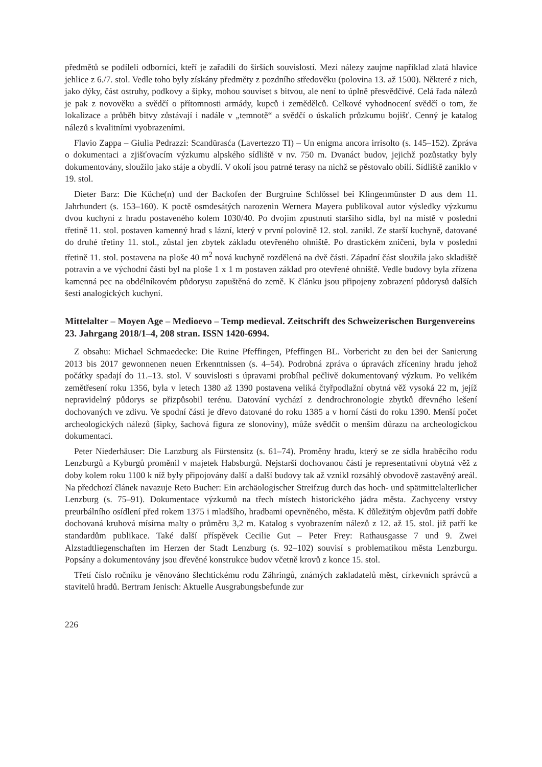předmětů se podíleli odborníci, kteří je zařadili do širších souvislostí. Mezi nálezy zaujme například zlatá hlavice jehlice z 6./7. stol. Vedle toho byly získány předměty z pozdního středověku (polovina 13. až 1500). Některé z nich, jako dýky, část ostruhy, podkovy a šipky, mohou souviset s bitvou, ale není to úplně přesvědčivé. Celá řada nálezů je pak z novověku a svědčí o přítomnosti armády, kupců i zemědělců. Celkové vyhodnocení svědčí o tom, že lokalizace a průběh bitvy zůstávají i nadále v „temnotě“ a svědčí o úskalích průzkumu bojišť. Cenný je katalog nálezů s kvalitními vyobrazeními.
Flavio Zappa – Giulia Pedrazzi: Scandürasća (Lavertezzo TI) – Un enigma ancora irrisolto (s. 145–152). Zpráva o dokumentaci a zjišťovacím výzkumu alpského sídliště v nv. 750 m. Dvanáct budov, jejichž pozůstatky byly dokumentovány, sloužilo jako stáje a obydlí. V okolí jsou patrné terasy na nichž se pěstovalo obilí. Sídliště zaniklo v 19. stol.
Dieter Barz: Die Küche(n) und der Backofen der Burgruine Schlössel bei Klingenmünster D aus dem 11. Jahrhundert (s. 153–160). K poctě osmdesátých narozenin Wernera Mayera publikoval autor výsledky výzkumu dvou kuchyní z hradu postaveného kolem 1030/40. Po dvojím zpustnutí staršího sídla, byl na místě v poslední třetině 11. stol. postaven kamenný hrad s lázní, který v první polovině 12. stol. zanikl. Ze starší kuchyně, datované do druhé třetiny 11. stol., zůstal jen zbytek základu otevřeného ohniště. Po drastickém zničení, byla v poslední třetině 11. stol. postavena na ploše 40 m<sup>2</sup> nová kuchyně rozdělená na dvě části. Západní část sloužila jako skladiště potravin a ve východní části byl na ploše 1 x 1 m postaven základ pro otevřené ohniště. Vedle budovy byla zřízena kamenná pec na obdélníkovém půdorysu zapuštěná do země. K článku jsou připojeny zobrazení půdorysů dalších šesti analogických kuchyní.
Mittelalter – Moyen Age – Medioevo – Temp medieval. Zeitschrift des Schweizerischen Burgenvereins 23. Jahrgang 2018/1–4, 208 stran. ISSN 1420-6994.
Z obsahu: Michael Schmaedecke: Die Ruine Pfeffingen, Pfeffingen BL. Vorbericht zu den bei der Sanierung 2013 bis 2017 gewonnenen neuen Erkenntnissen (s. 4–54). Podrobná zpráva o úpravách zříceniny hradu jehož počátky spadají do 11.–13. stol. V souvislosti s úpravami probíhal pečlivě dokumentovaný výzkum. Po velikém zemětřesení roku 1356, byla v letech 1380 až 1390 postavena veliká čtyřpodlažní obytná věž vysoká 22 m, jejíž nepravidelný půdorys se přizpůsobil terénu. Datování vychází z dendrochronologie zbytků dřevného lešení dochovaných ve zdivu. Ve spodní části je dřevo datované do roku 1385 a v horní části do roku 1390. Menší počet archeologických nálezů (šipky, šachová figura ze slonoviny), může svědčit o menším důrazu na archeologickou dokumentaci.
Peter Niederhäuser: Die Lanzburg als Fürstensitz (s. 61–74). Proměny hradu, který se ze sídla hraběcího rodu Lenzburgů a Kyburgů proměnil v majetek Habsburgů. Nejstarší dochovanou částí je representativní obytná věž z doby kolem roku 1100 k níž byly připojovány další a další budovy tak až vznikl rozsáhlý obvodově zastavěný areál. Na předchozí článek navazuje Reto Bucher: Ein archäologischer Streifzug durch das hoch- und spätmittelalterlicher Lenzburg (s. 75–91). Dokumentace výzkumů na třech místech historického jádra města. Zachyceny vrstvy preurbálního osídlení před rokem 1375 i mladšího, hradbami opevněného, města. K důležitým objevům patří dobře dochovaná kruhová mísírna malty o průměru 3,2 m. Katalog s vyobrazením nálezů z 12. až 15. stol. již patří ke standardům publikace. Také další příspěvek Cecilie Gut – Peter Frey: Rathausgasse 7 und 9. Zwei Alzstadtliegenschaften im Herzen der Stadt Lenzburg (s. 92–102) souvisí s problematikou města Lenzburgu. Popsány a dokumentovány jsou dřevěné konstrukce budov včetně krovů z konce 15. stol.
Třetí číslo ročníku je věnováno šlechtickému rodu Zähringů, známých zakladatelů měst, církevních správců a stavitelů hradů. Bertram Jenisch: Aktuelle Ausgrabungsbefunde zur
226